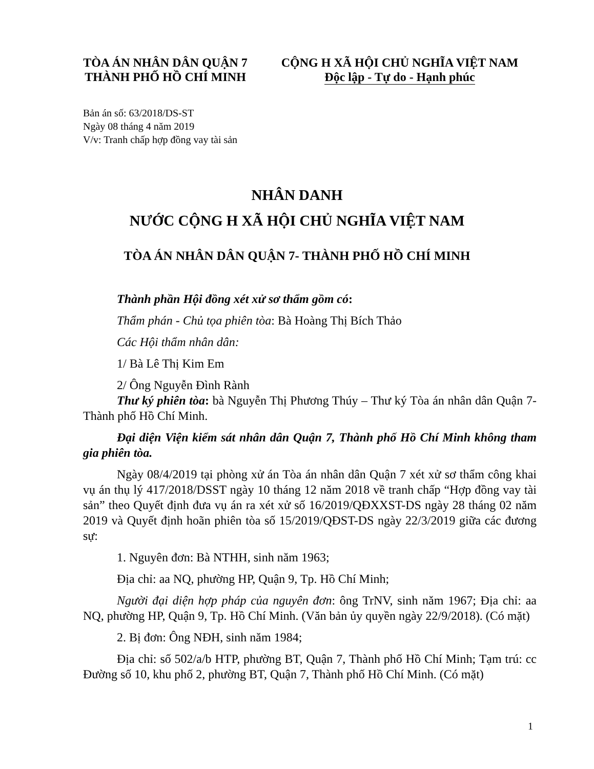TÒA ÁN NHÂN DÂN QUẬN 7
THÀNH PHỐ HỒ CHÍ MINH
CỘNG H XÃ HỘI CHỦ NGHĨA VIỆT NAM
Độc lập - Tự do - Hạnh phúc
Bản án số: 63/2018/DS-ST
Ngày 08 tháng 4 năm 2019
V/v: Tranh chấp hợp đồng vay tài sản
NHÂN DANH
NƯỚC CỘNG H XÃ HỘI CHỦ NGHĨA VIỆT NAM
TÒA ÁN NHÂN DÂN QUẬN 7- THÀNH PHỐ HỒ CHÍ MINH
Thành phần Hội đồng xét xử sơ thẩm gồm có:
Thẩm phán - Chủ tọa phiên tòa: Bà Hoàng Thị Bích Thảo
Các Hội thẩm nhân dân:
1/ Bà Lê Thị Kim Em
2/ Ông Nguyễn Đình Rành
Thư ký phiên tòa: bà Nguyễn Thị Phương Thúy – Thư ký Tòa án nhân dân Quận 7- Thành phố Hồ Chí Minh.
Đại diện Viện kiểm sát nhân dân Quận 7, Thành phố Hồ Chí Minh không tham gia phiên tòa.
Ngày 08/4/2019 tại phòng xử án Tòa án nhân dân Quận 7 xét xử sơ thẩm công khai vụ án thụ lý 417/2018/DSST ngày 10 tháng 12 năm 2018 về tranh chấp “Hợp đồng vay tài sản” theo Quyết định đưa vụ án ra xét xử số 16/2019/QĐXXST-DS ngày 28 tháng 02 năm 2019 và Quyết định hoãn phiên tòa số 15/2019/QĐST-DS ngày 22/3/2019 giữa các đương sự:
1. Nguyên đơn: Bà NTHH, sinh năm 1963;
Địa chỉ: aa NQ, phường HP, Quận 9, Tp. Hồ Chí Minh;
Người đại diện hợp pháp của nguyên đơn: ông TrNV, sinh năm 1967; Địa chỉ: aa NQ, phường HP, Quận 9, Tp. Hồ Chí Minh. (Văn bản ủy quyền ngày 22/9/2018). (Có mặt)
2. Bị đơn: Ông NĐH, sinh năm 1984;
Địa chỉ: số 502/a/b HTP, phường BT, Quận 7, Thành phố Hồ Chí Minh; Tạm trú: cc Đường số 10, khu phố 2, phường BT, Quận 7, Thành phố Hồ Chí Minh. (Có mặt)
1